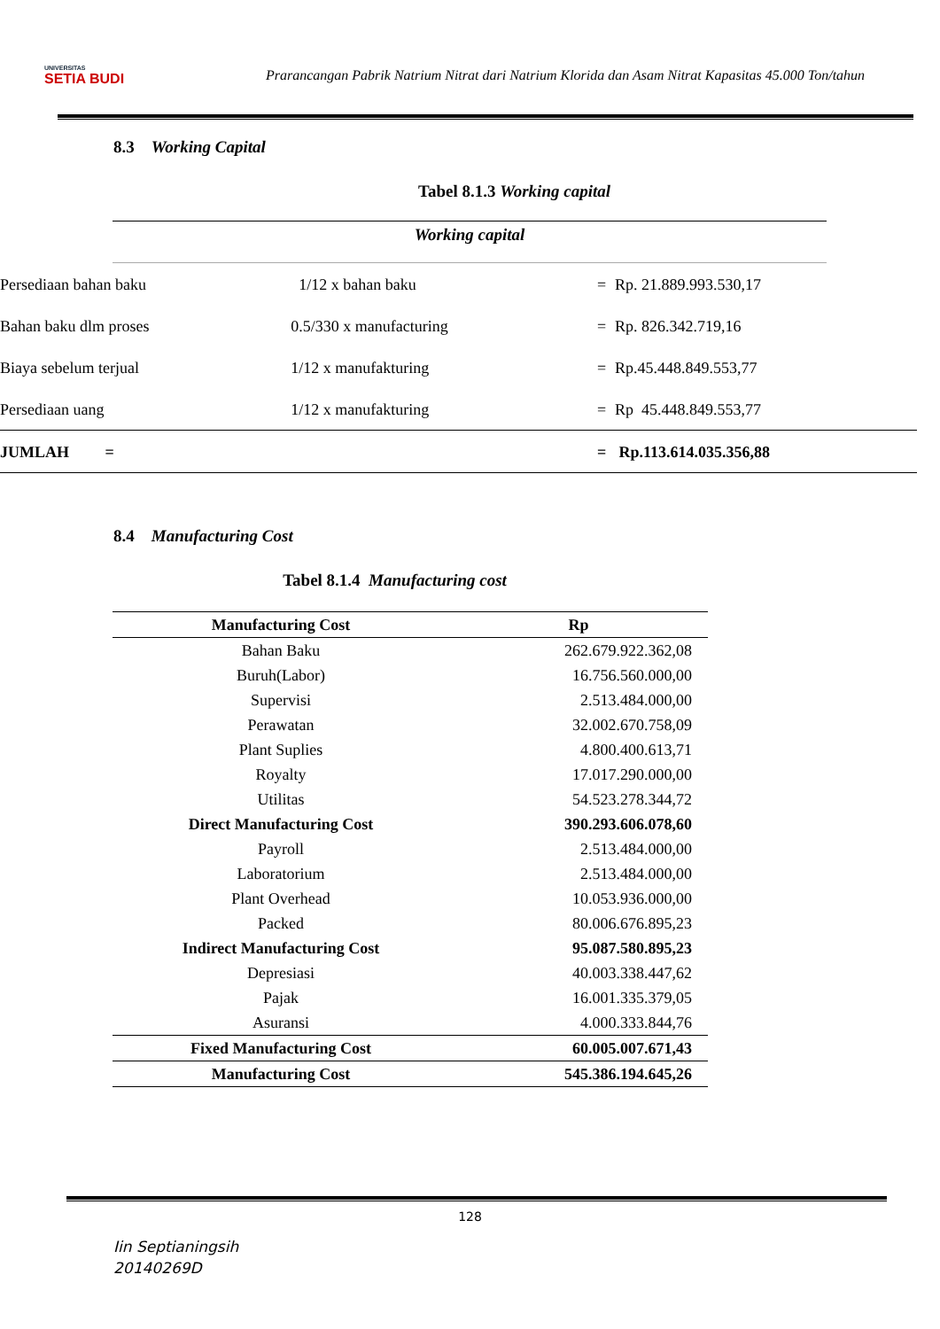UNIVERSITAS
SETIA BUDI
Prarancangan Pabrik Natrium Nitrat dari Natrium Klorida dan Asam Nitrat Kapasitas 45.000 Ton/tahun
8.3 Working Capital
Tabel 8.1.3 Working capital
Working capital
| Persediaan bahan baku | 1/12 x bahan baku | = | Rp. 21.889.993.530,17 |
| Bahan baku dlm proses | 0.5/330 x manufacturing | = | Rp. 826.342.719,16 |
| Biaya sebelum terjual | 1/12 x manufakturing | = | Rp.45.448.849.553,77 |
| Persediaan uang | 1/12 x manufakturing | = | Rp 45.448.849.553,77 |
| JUMLAH = | | = | Rp.113.614.035.356,88 |
8.4 Manufacturing Cost
Tabel 8.1.4 Manufacturing cost
| Manufacturing Cost | Rp |
| --- | --- |
| Bahan Baku | 262.679.922.362,08 |
| Buruh(Labor) | 16.756.560.000,00 |
| Supervisi | 2.513.484.000,00 |
| Perawatan | 32.002.670.758,09 |
| Plant Suplies | 4.800.400.613,71 |
| Royalty | 17.017.290.000,00 |
| Utilitas | 54.523.278.344,72 |
| Direct Manufacturing Cost | 390.293.606.078,60 |
| Payroll | 2.513.484.000,00 |
| Laboratorium | 2.513.484.000,00 |
| Plant Overhead | 10.053.936.000,00 |
| Packed | 80.006.676.895,23 |
| Indirect Manufacturing Cost | 95.087.580.895,23 |
| Depresiasi | 40.003.338.447,62 |
| Pajak | 16.001.335.379,05 |
| Asuransi | 4.000.333.844,76 |
| Fixed Manufacturing Cost | 60.005.007.671,43 |
| Manufacturing Cost | 545.386.194.645,26 |
128
Iin Septianingsih
20140269D